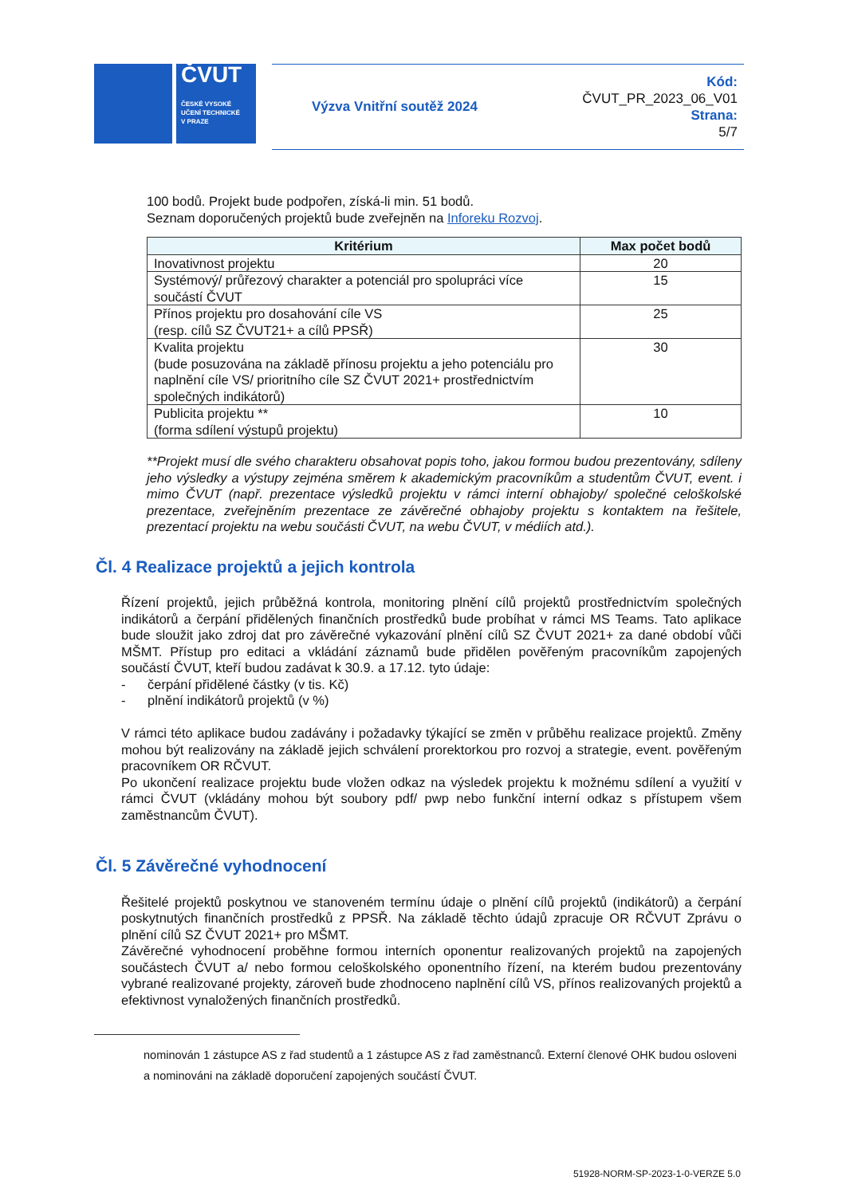ČVUT
ČESKÉ VYSOKÉ
UČENÍ TECHNICKÉ
V PRAZE
Výzva Vnitřní soutěž 2024
Kód:
ČVUT_PR_2023_06_V01
Strana:
5/7
100 bodů. Projekt bude podpořen, získá-li min. 51 bodů.
Seznam doporučených projektů bude zveřejněn na Inforeku Rozvoj.
| Kritérium | Max počet bodů |
| --- | --- |
| Inovativnost projektu | 20 |
| Systémový/ průřezový charakter a potenciál pro spolupráci více součástí ČVUT | 15 |
| Přínos projektu pro dosahování cíle VS (resp. cílů SZ ČVUT21+ a cílů PPSŘ) | 25 |
| Kvalita projektu (bude posuzována na základě přínosu projektu a jeho potenciálu pro naplnění cíle VS/ prioritního cíle SZ ČVUT 2021+ prostřednictvím společných indikátorů) | 30 |
| Publicita projektu ** (forma sdílení výstupů projektu) | 10 |
**Projekt musí dle svého charakteru obsahovat popis toho, jakou formou budou prezentovány, sdíleny jeho výsledky a výstupy zejména směrem k akademickým pracovníkům a studentům ČVUT, event. i mimo ČVUT (např. prezentace výsledků projektu v rámci interní obhajoby/ společné celoškolské prezentace, zveřejněním prezentace ze závěrečné obhajoby projektu s kontaktem na řešitele, prezentací projektu na webu součásti ČVUT, na webu ČVUT, v médiích atd.).
Čl. 4 Realizace projektů a jejich kontrola
Řízení projektů, jejich průběžná kontrola, monitoring plnění cílů projektů prostřednictvím společných indikátorů a čerpání přidělených finančních prostředků bude probíhat v rámci MS Teams. Tato aplikace bude sloužit jako zdroj dat pro závěrečné vykazování plnění cílů SZ ČVUT 2021+ za dané období vůči MŠMT. Přístup pro editaci a vkládání záznamů bude přidělen pověřeným pracovníkům zapojených součástí ČVUT, kteří budou zadávat k 30.9. a 17.12. tyto údaje:
- čerpání přidělené částky (v tis. Kč)
- plnění indikátorů projektů (v %)
V rámci této aplikace budou zadávány i požadavky týkající se změn v průběhu realizace projektů. Změny mohou být realizovány na základě jejich schválení prorektorkou pro rozvoj a strategie, event. pověřeným pracovníkem OR RČVUT.
Po ukončení realizace projektu bude vložen odkaz na výsledek projektu k možnému sdílení a využití v rámci ČVUT (vkládány mohou být soubory pdf/ pwp nebo funkční interní odkaz s přístupem všem zaměstnancům ČVUT).
Čl. 5 Závěrečné vyhodnocení
Řešitelé projektů poskytnou ve stanoveném termínu údaje o plnění cílů projektů (indikátorů) a čerpání poskytnutých finančních prostředků z PPSŘ. Na základě těchto údajů zpracuje OR RČVUT Zprávu o plnění cílů SZ ČVUT 2021+ pro MŠMT.
Závěrečné vyhodnocení proběhne formou interních oponentur realizovaných projektů na zapojených součástech ČVUT a/ nebo formou celoškolského oponentního řízení, na kterém budou prezentovány vybrané realizované projekty, zároveň bude zhodnoceno naplnění cílů VS, přínos realizovaných projektů a efektivnost vynaložených finančních prostředků.
nominován 1 zástupce AS z řad studentů a 1 zástupce AS z řad zaměstnanců. Externí členové OHK budou osloveni a nominováni na základě doporučení zapojených součástí ČVUT.
51928-NORM-SP-2023-1-0-VERZE 5.0